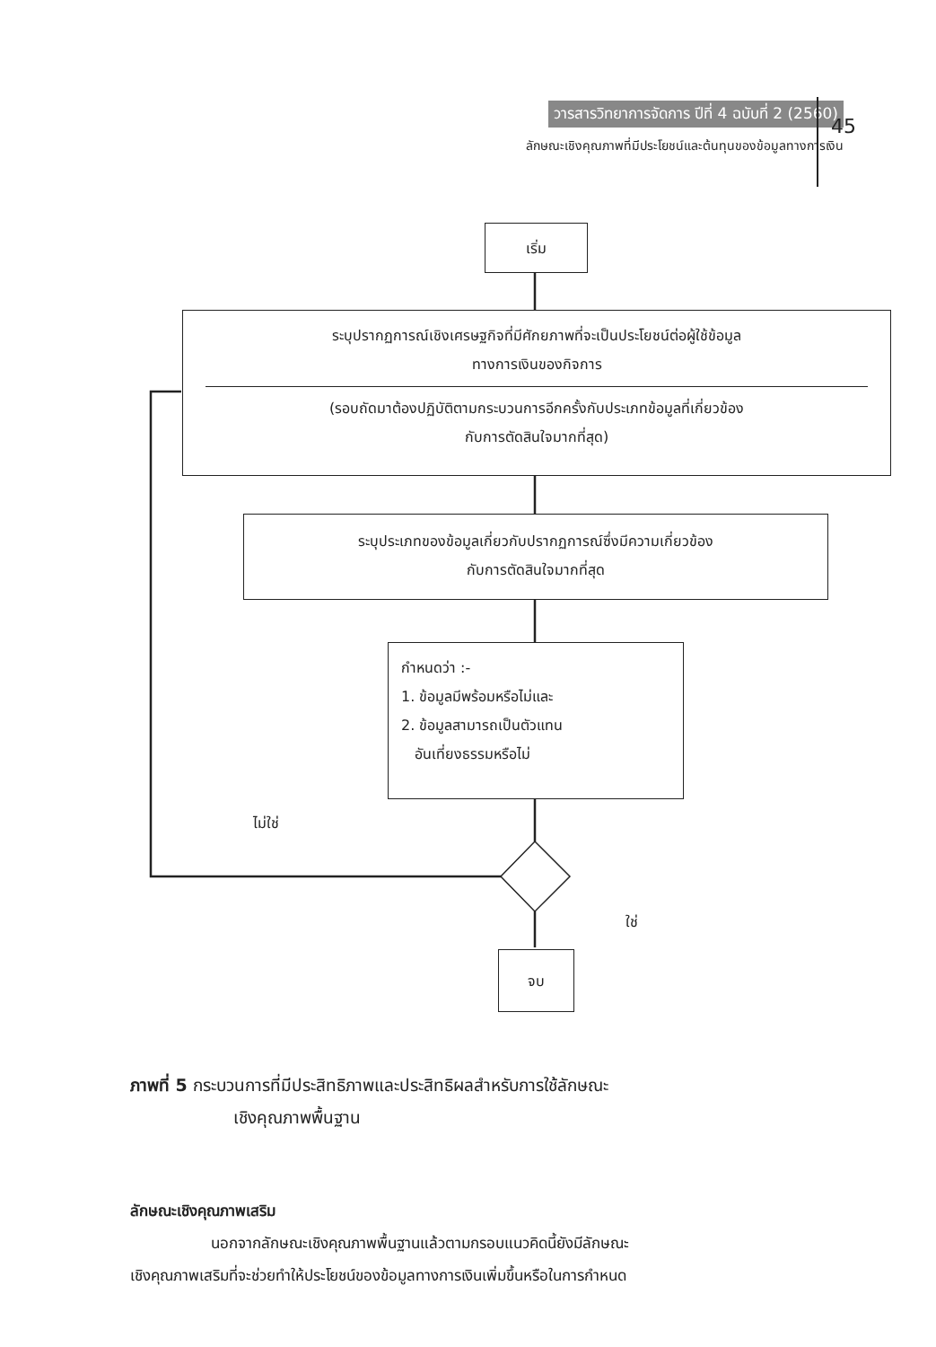วารสารวิทยาการจัดการ ปีที่ 4 ฉบับที่ 2 (2560)
ลักษณะเชิงคุณภาพที่มีประโยชน์และต้นทุนของข้อมูลทางการเงิน
45
เริ่ม
ระบุปรากฏการณ์เชิงเศรษฐกิจที่มีศักยภาพที่จะเป็นประโยชน์ต่อผู้ใช้ข้อมูล
ทางการเงินของกิจการ
(รอบถัดมาต้องปฏิบัติตามกระบวนการอีกครั้งกับประเภทข้อมูลที่เกี่ยวข้อง
กับการตัดสินใจมากที่สุด)
ระบุประเภทของข้อมูลเกี่ยวกับปรากฏการณ์ซึ่งมีความเกี่ยวข้อง
กับการตัดสินใจมากที่สุด
กำหนดว่า :-
1. ข้อมูลมีพร้อมหรือไม่และ
2. ข้อมูลสามารถเป็นตัวแทน
อันเที่ยงธรรมหรือไม่
ไม่ใช่
ใช่
จบ
ภาพที่ 5 กระบวนการที่มีประสิทธิภาพและประสิทธิผลสำหรับการใช้ลักษณะ
เชิงคุณภาพพื้นฐาน
ลักษณะเชิงคุณภาพเสริม
นอกจากลักษณะเชิงคุณภาพพื้นฐานแล้วตามกรอบแนวคิดนี้ยังมีลักษณะ
เชิงคุณภาพเสริมที่จะช่วยทำให้ประโยชน์ของข้อมูลทางการเงินเพิ่มขึ้นหรือในการกำหนด